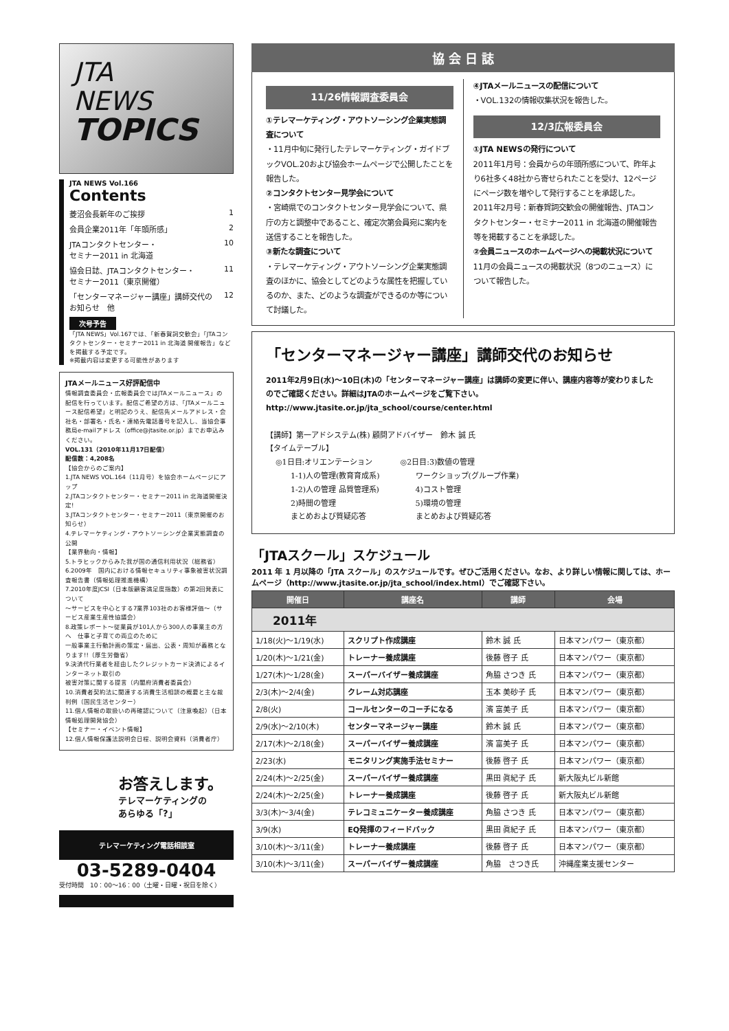JTA
NEWS
TOPICS
JTA NEWS Vol.166
Contents
菱沼会長新年のご挨拶 1
会員企業2011年「年頭所感」 2
JTAコンタクトセンター・
セミナー2011 in 北海道 10
協会日誌、JTAコンタクトセンター・
セミナー2011（東京開催） 11
「センターマネージャー講座」講師交代の
お知らせ　他 12
次号予告
「JTA NEWS」Vol.167では、「新春賀詞交歓会」「JTAコンタクトセンター・セミナー2011 in 北海道 開催報告」などを掲載する予定です。
※掲載内容は変更する可能性があります
JTAメールニュース好評配信中
情報調査委員会・広報委員会ではJTAメールニュース」の配信を行っています。配信ご希望の方は、「JTAメールニュース配信希望」と明記のうえ、配信先メールアドレス・会社名・部署名・氏名・連絡先電話番号を記入し、当協会事務局e-mailアドレス（office@jtasite.or.jp）までお申込みください。
VOL.131（2010年11月17日配信）
配信数：4,208名
【協会からのご案内】
1.JTA NEWS VOL.164（11月号）を協会ホームページにアップ
2.JTAコンタクトセンター・セミナー2011 in 北海道開催決定!
3.JTAコンタクトセンター・セミナー2011（東京開催のお知らせ）
4.テレマーケティング・アウトソーシング企業実態調査の公開
【業界動向・情報】
5.トラヒックからみた我が国の通信利用状況（総務省）
6.2009年　国内における情報セキュリティ事象被害状況調査報告書（情報処理推進機構）
7.2010年度JCSI（日本版顧客満足度指数）の第2回発表について
～サービスを中心とする7業界103社のお客様評価～（サービス産業生産性協議会）
8.政策レポート～従業員が101人から300人の事業主の方へ　仕事と子育ての両立のために
一般事業主行動計画の策定・届出、公表・周知が義務となります!!（厚生労働省）
9.決済代行業者を経由したクレジットカード決済によるインターネット取引の
被害対策に関する提言（内閣府消費者委員会）
10.消費者契約法に関連する消費生活相談の概要と主な裁判例（国民生活センター）
11.個人情報の取扱いの再確認について（注意喚起）（日本情報処理開発協会）
【セミナー・イベント情報】
12.個人情報保護法説明会日程、説明会資料（消費者庁）
お答えします。
テレマーケティングの
あらゆる「?」
テレマーケティング電話相談室
03-5289-0404
受付時間　10：00～16：00（土曜・日曜・祝日を除く）
協 会 日 誌
11/26情報調査委員会
①テレマーケティング・アウトソーシング企業実態調査について
・11月中旬に発行したテレマーケティング・ガイドブックVOL.20および協会ホームページで公開したことを報告した。
②コンタクトセンター見学会について
・宮崎県でのコンタクトセンター見学会について、県庁の方と調整中であること、確定次第会員宛に案内を送信することを報告した。
③新たな調査について
・テレマーケティング・アウトソーシング企業実態調査のほかに、協会としてどのような属性を把握しているのか、また、どのような調査ができるのか等について討議した。
④JTAメールニュースの配信について
・VOL.132の情報収集状況を報告した。
12/3広報委員会
①JTA NEWSの発行について
2011年1月号：会員からの年頭所感について、昨年より6社多く48社から寄せられたことを受け、12ページにページ数を増やして発行することを承認した。
2011年2月号：新春賀詞交歓会の開催報告、JTAコンタクトセンター・セミナー2011 in 北海道の開催報告等を掲載することを承認した。
②会員ニュースのホームページへの掲載状況について
11月の会員ニュースの掲載状況（8つのニュース）について報告した。
「センターマネージャー講座」講師交代のお知らせ
2011年2月9日(水)～10日(木)の「センターマネージャー講座」は講師の変更に伴い、講座内容等が変わりましたのでご確認ください。詳細はJTAのホームページをご覧下さい。
http://www.jtasite.or.jp/jta_school/course/center.html
【講師】第一アドシステム(株) 顧問アドバイザー　鈴木 誠 氏
【タイムテーブル】
◎1日目:オリエンテーション
　　1-1)人の管理(教育育成系)
　　1-2)人の管理 品質管理系)
　　2)時間の管理
　　まとめおよび質疑応答
◎2日目:3)数値の管理
　　ワークショップ(グループ作業)
　　4)コスト管理
　　5)環境の管理
　　まとめおよび質疑応答
「JTAスクール」スケジュール
2011 年 1 月以降の「JTA スクール」のスケジュールです。ぜひご活用ください。なお、より詳しい情報に関しては、ホームページ（http://www.jtasite.or.jp/jta_school/index.html）でご確認下さい。
| 開催日 | 講座名 | 講師 | 会場 |
| --- | --- | --- | --- |
| 2011年 | | | |
| 1/18(火)～1/19(水) | スクリプト作成講座 | 鈴木 誠 氏 | 日本マンパワー（東京都） |
| 1/20(木)～1/21(金) | トレーナー養成講座 | 後藤 啓子 氏 | 日本マンパワー（東京都） |
| 1/27(木)～1/28(金) | スーパーバイザー養成講座 | 角脇 さつき 氏 | 日本マンパワー（東京都） |
| 2/3(木)～2/4(金) | クレーム対応講座 | 玉本 美砂子 氏 | 日本マンパワー（東京都） |
| 2/8(火) | コールセンターのコーチになる | 濱 富美子 氏 | 日本マンパワー（東京都） |
| 2/9(水)～2/10(木) | センターマネージャー講座 | 鈴木 誠 氏 | 日本マンパワー（東京都） |
| 2/17(木)～2/18(金) | スーパーバイザー養成講座 | 濱 富美子 氏 | 日本マンパワー（東京都） |
| 2/23(水) | モニタリング実施手法セミナー | 後藤 啓子 氏 | 日本マンパワー（東京都） |
| 2/24(木)～2/25(金) | スーパーバイザー養成講座 | 黒田 眞紀子 氏 | 新大阪丸ビル新館 |
| 2/24(木)～2/25(金) | トレーナー養成講座 | 後藤 啓子 氏 | 新大阪丸ビル新館 |
| 3/3(木)～3/4(金) | テレコミュニケーター養成講座 | 角脇 さつき 氏 | 日本マンパワー（東京都） |
| 3/9(水) | EQ発揮のフィードバック | 黒田 眞紀子 氏 | 日本マンパワー（東京都） |
| 3/10(木)～3/11(金) | トレーナー養成講座 | 後藤 啓子 氏 | 日本マンパワー（東京都） |
| 3/10(木)～3/11(金) | スーパーバイザー養成講座 | 角脇 さつき氏 | 沖縄産業支援センター |